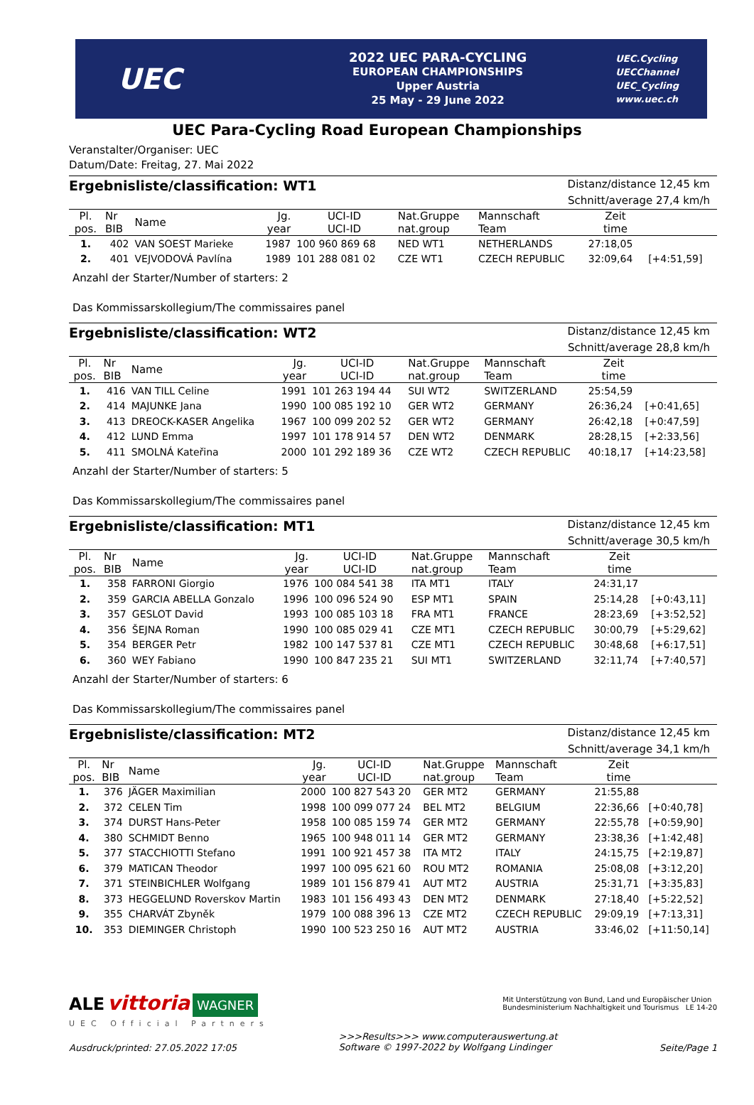UEC
2022 UEC PARA-CYCLING
EUROPEAN CHAMPIONSHIPS
Upper Austria
25 May - 29 June 2022
UEC.Cycling
UECChannel
UEC_Cycling
www.uec.ch
UEC Para-Cycling Road European Championships
Veranstalter/Organiser: UEC
Datum/Date: Freitag, 27. Mai 2022
Ergebnisliste/classification: WT1
Distanz/distance 12,45 km
Schnitt/average 27,4 km/h
| Pl. pos. | Nr BIB | Name | Jg. year | UCI-ID UCI-ID | Nat.Gruppe nat.group | Mannschaft Team | Zeit time | |
| --- | --- | --- | --- | --- | --- | --- | --- | --- |
| 1. | 402 | VAN SOEST Marieke | 1987 | 100 960 869 68 | NED WT1 | NETHERLANDS | 27:18,05 | |
| 2. | 401 | VEJVODOVÁ Pavlína | 1989 | 101 288 081 02 | CZE WT1 | CZECH REPUBLIC | 32:09,64 | [+4:51,59] |
Anzahl der Starter/Number of starters: 2
Das Kommissarskollegium/The commissaires panel
Ergebnisliste/classification: WT2
Distanz/distance 12,45 km
Schnitt/average 28,8 km/h
| Pl. pos. | Nr BIB | Name | Jg. year | UCI-ID UCI-ID | Nat.Gruppe nat.group | Mannschaft Team | Zeit time | |
| --- | --- | --- | --- | --- | --- | --- | --- | --- |
| 1. | 416 | VAN TILL Celine | 1991 | 101 263 194 44 | SUI WT2 | SWITZERLAND | 25:54,59 | |
| 2. | 414 | MAJUNKE Jana | 1990 | 100 085 192 10 | GER WT2 | GERMANY | 26:36,24 | [+0:41,65] |
| 3. | 413 | DREOCK-KASER Angelika | 1967 | 100 099 202 52 | GER WT2 | GERMANY | 26:42,18 | [+0:47,59] |
| 4. | 412 | LUND Emma | 1997 | 101 178 914 57 | DEN WT2 | DENMARK | 28:28,15 | [+2:33,56] |
| 5. | 411 | SMOLNÁ Kateřina | 2000 | 101 292 189 36 | CZE WT2 | CZECH REPUBLIC | 40:18,17 | [+14:23,58] |
Anzahl der Starter/Number of starters: 5
Das Kommissarskollegium/The commissaires panel
Ergebnisliste/classification: MT1
Distanz/distance 12,45 km
Schnitt/average 30,5 km/h
| Pl. pos. | Nr BIB | Name | Jg. year | UCI-ID UCI-ID | Nat.Gruppe nat.group | Mannschaft Team | Zeit time | |
| --- | --- | --- | --- | --- | --- | --- | --- | --- |
| 1. | 358 | FARRONI Giorgio | 1976 | 100 084 541 38 | ITA MT1 | ITALY | 24:31,17 | |
| 2. | 359 | GARCIA ABELLA Gonzalo | 1996 | 100 096 524 90 | ESP MT1 | SPAIN | 25:14,28 | [+0:43,11] |
| 3. | 357 | GESLOT David | 1993 | 100 085 103 18 | FRA MT1 | FRANCE | 28:23,69 | [+3:52,52] |
| 4. | 356 | ŠEJNA Roman | 1990 | 100 085 029 41 | CZE MT1 | CZECH REPUBLIC | 30:00,79 | [+5:29,62] |
| 5. | 354 | BERGER Petr | 1982 | 100 147 537 81 | CZE MT1 | CZECH REPUBLIC | 30:48,68 | [+6:17,51] |
| 6. | 360 | WEY Fabiano | 1990 | 100 847 235 21 | SUI MT1 | SWITZERLAND | 32:11,74 | [+7:40,57] |
Anzahl der Starter/Number of starters: 6
Das Kommissarskollegium/The commissaires panel
Ergebnisliste/classification: MT2
Distanz/distance 12,45 km
Schnitt/average 34,1 km/h
| Pl. pos. | Nr BIB | Name | Jg. year | UCI-ID UCI-ID | Nat.Gruppe nat.group | Mannschaft Team | Zeit time | |
| --- | --- | --- | --- | --- | --- | --- | --- | --- |
| 1. | 376 | JÄGER Maximilian | 2000 | 100 827 543 20 | GER MT2 | GERMANY | 21:55,88 | |
| 2. | 372 | CELEN Tim | 1998 | 100 099 077 24 | BEL MT2 | BELGIUM | 22:36,66 | [+0:40,78] |
| 3. | 374 | DURST Hans-Peter | 1958 | 100 085 159 74 | GER MT2 | GERMANY | 22:55,78 | [+0:59,90] |
| 4. | 380 | SCHMIDT Benno | 1965 | 100 948 011 14 | GER MT2 | GERMANY | 23:38,36 | [+1:42,48] |
| 5. | 377 | STACCHIOTTI Stefano | 1991 | 100 921 457 38 | ITA MT2 | ITALY | 24:15,75 | [+2:19,87] |
| 6. | 379 | MATICAN Theodor | 1997 | 100 095 621 60 | ROU MT2 | ROMANIA | 25:08,08 | [+3:12,20] |
| 7. | 371 | STEINBICHLER Wolfgang | 1989 | 101 156 879 41 | AUT MT2 | AUSTRIA | 25:31,71 | [+3:35,83] |
| 8. | 373 | HEGGELUND Roverskov Martin | 1983 | 101 156 493 43 | DEN MT2 | DENMARK | 27:18,40 | [+5:22,52] |
| 9. | 355 | CHARVÁT Zbyněk | 1979 | 100 088 396 13 | CZE MT2 | CZECH REPUBLIC | 29:09,19 | [+7:13,31] |
| 10. | 353 | DIEMINGER Christoph | 1990 | 100 523 250 16 | AUT MT2 | AUSTRIA | 33:46,02 | [+11:50,14] |
ALE vittoria WAGNER
Mit Unterstützung von Bund, Land und Europäischer Union
Bundesministerium Nachhaltigkeit und Tourismus LE 14-20
UEC Official Partners
Ausdruck/printed: 27.05.2022 17:05 >>>Results>>> www.computerauswertung.at
Software © 1997-2022 by Wolfgang Lindinger Seite/Page 1